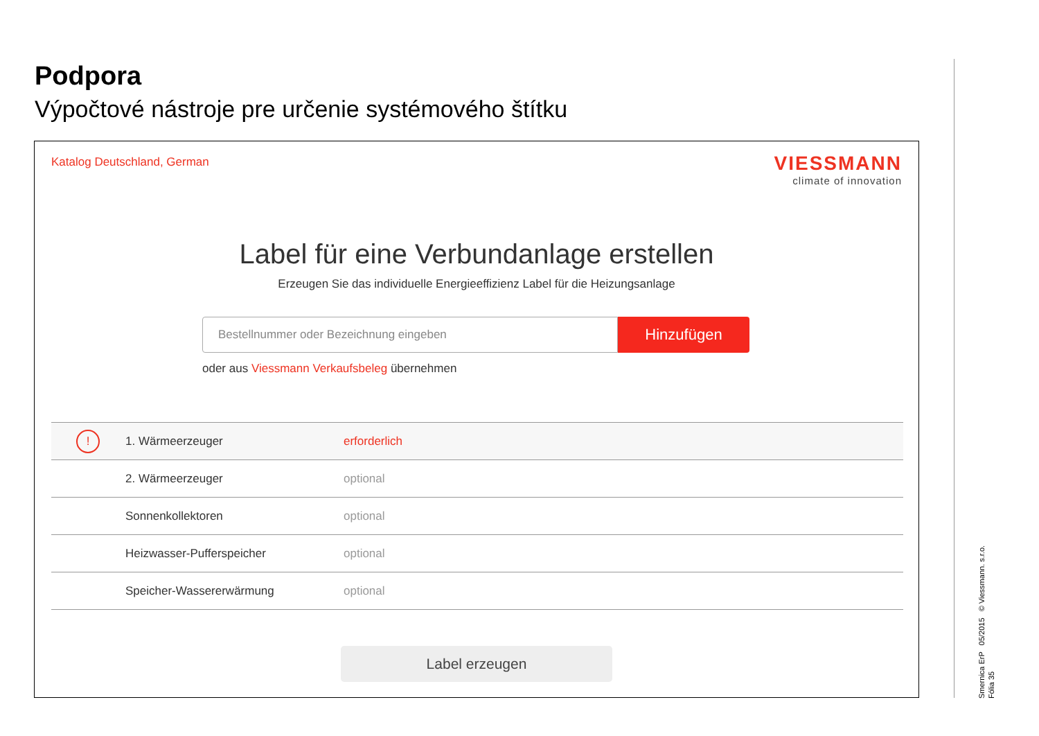Podpora
Výpočtové nástroje pre určenie systémového štítku
Katalog Deutschland, German
VIESSMANN
climate of innovation
Label für eine Verbundanlage erstellen
Erzeugen Sie das individuelle Energieeffizienz Label für die Heizungsanlage
Bestellnummer oder Bezeichnung eingeben
Hinzufügen
oder aus Viessmann Verkaufsbeleg übernehmen
| ! | 1. Wärmeerzeuger | erforderlich |
| | 2. Wärmeerzeuger | optional |
| | Sonnenkollektoren | optional |
| | Heizwasser-Pufferspeicher | optional |
| | Speicher-Wassererwärmung | optional |
Label erzeugen
Smernica ErP 05/2015 © Viessmann. s.r.o.
Fólia 35